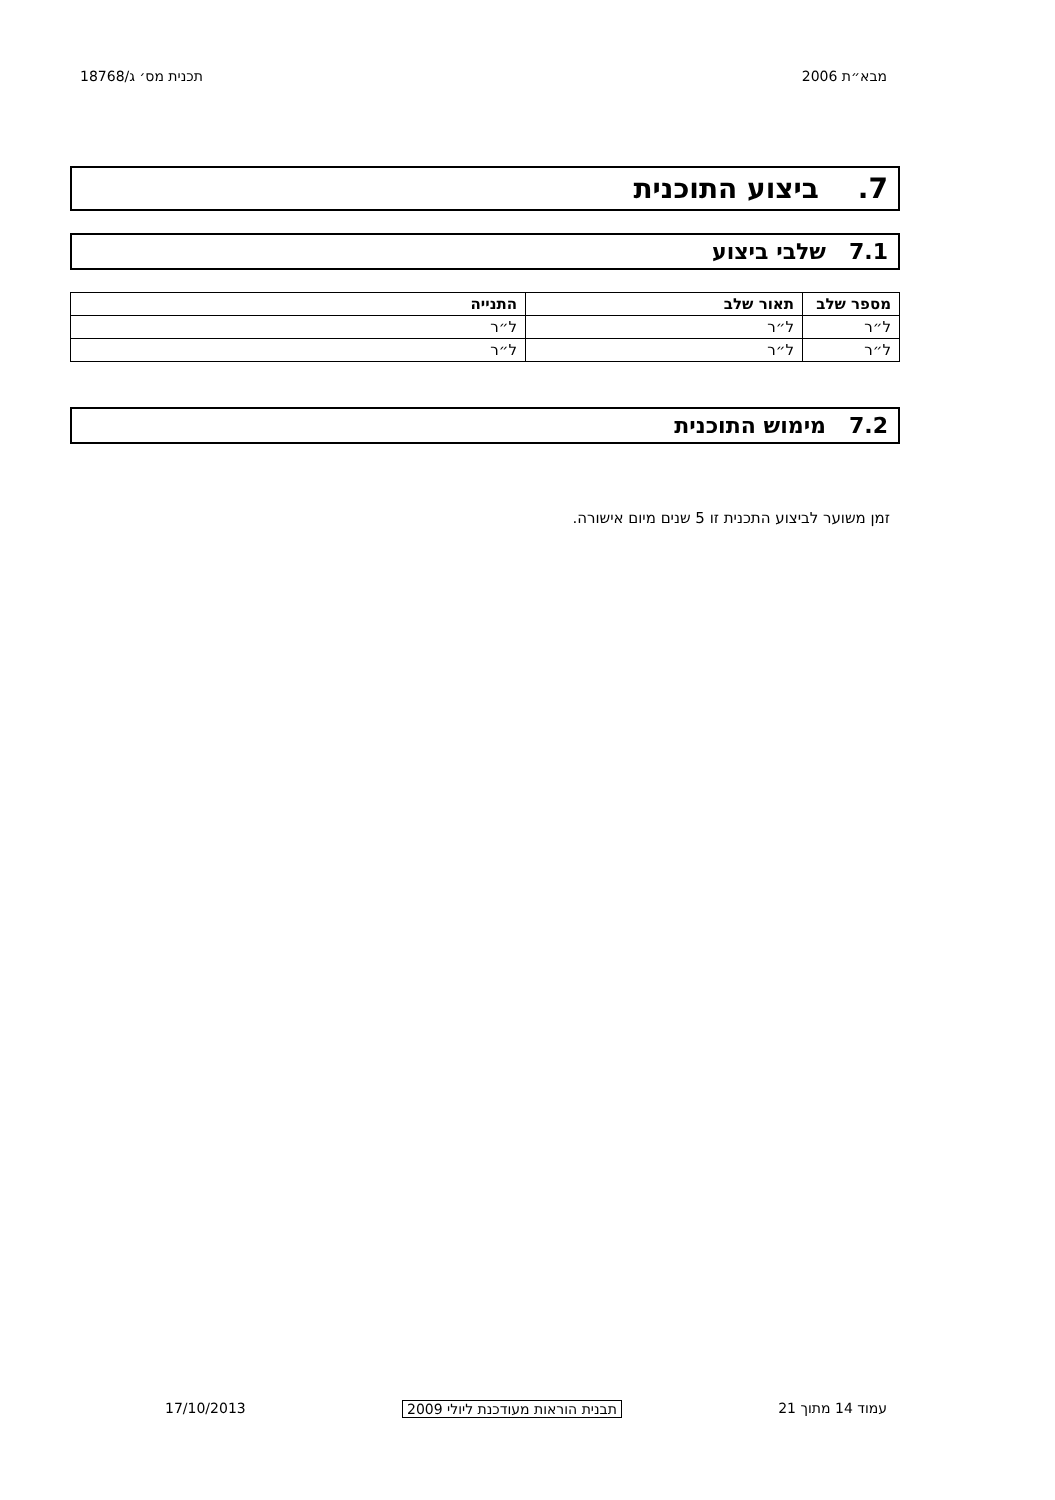מבא״ת 2006 תכנית מס׳ ג/18768
7. ביצוע התוכנית
7.1 שלבי ביצוע
| מספר שלב | תאור שלב | התנייה |
| --- | --- | --- |
| ל״ר | ל״ר | ל״ר |
| ל״ר | ל״ר | ל״ר |
7.2 מימוש התוכנית
זמן משוער לביצוע התכנית זו 5 שנים מיום אישורה.
עמוד 14 מתוך 21 תבנית הוראות מעודכנת ליולי 2009 17/10/2013